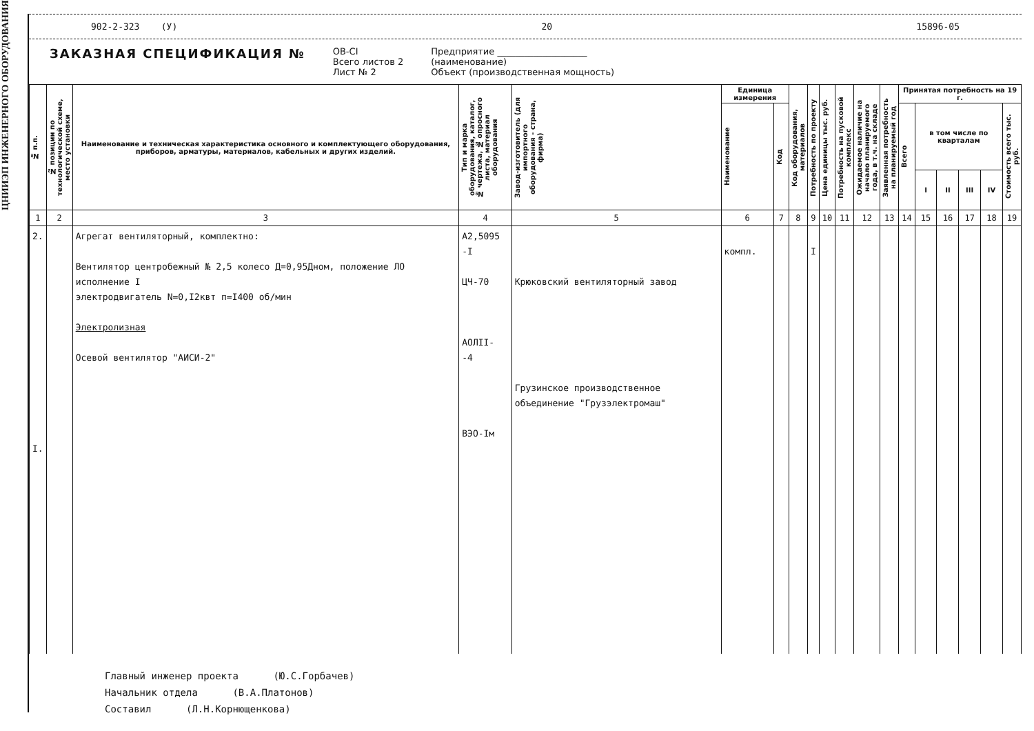ЦНИИЭП ИНЖЕНЕРНОГО ОБОРУДОВАНИЯ
902-2-323 (У) 20 15896-05
ЗАКАЗНАЯ СПЕЦИФИКАЦИЯ №
ОВ-CI
Всего листов 2
Лист № 2
Предприятие ____________________
(наименование)
Объект (производственная мощность)
| № п.п. | № позиции по технологической схеме, место установки | Наименование и техническая характеристика основного и комплектующего оборудования, приборов, арматуры, материалов, кабельных и других изделий. | Тип и марка оборудования, каталог, № чертежа, № опросного листа, материал оборудования | Завод-изготовитель (для импортного оборудования - страна, фирма) | Единица измерения | | Код оборудования, материалов | Потребность по проекту | Цена единицы тыс. руб. | Потребность на пусковой комплекс | Ожидаемое наличие на начало планируемого года, в т.ч. на складе | Заявленная потребность на планируемый год | Принятая потребность на 19 г. | | | | | |
| --- | --- | --- | --- | --- | --- | --- | --- | --- | --- | --- | --- | --- | --- | --- | --- | --- | --- | --- |
| | | | | | Наименование | Код | | | | | | | Всего | в том числе по кварталам | | | | Стоимость всего тыс. руб. |
| | | | | | | | | | | | | | | I | II | III | IV | |
| 1 | 2 | 3 | 4 | 5 | 6 | 7 | 8 | 9 | 10 | 11 | 12 | 13 | 14 | 15 | 16 | 17 | 18 | 19 |
| 2. I. | | Агрегат вентиляторный, комплектно: Вентилятор центробежный № 2,5 колесо Д=0,95Дном, положение ЛО исполнение I электродвигатель N=0,I2квт п=I400 об/мин Электролизная Осевой вентилятор "АИСИ-2" | А2,5095 -I ЦЧ-70 АОЛII- -4 ВЭО-Iм | Крюковский вентиляторный завод Грузинское производственное объединение "Грузэлектромаш" | компл. | | | I | | | | | | | | | | |
Главный инженер проекта (Ю.С.Горбачев)
Начальник отдела (В.А.Платонов)
Составил (Л.Н.Корнющенкова)